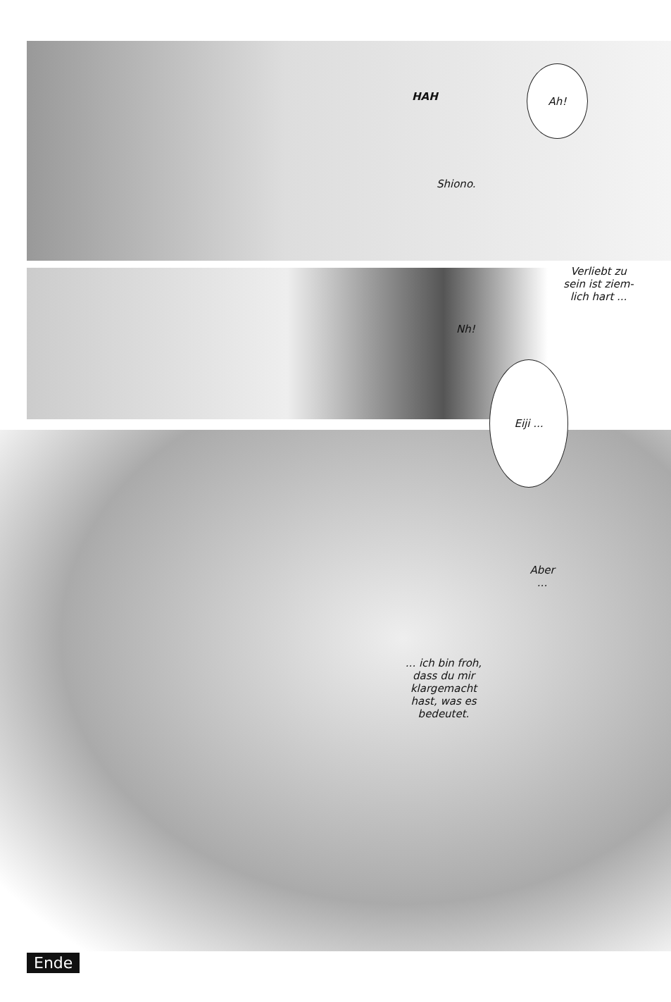HAH
Ah!
Shiono.
Verliebt zu sein ist ziem-lich hart ...
Nh!
Eiji ...
Aber ...
... ich bin froh, dass du mir klargemacht hast, was es bedeutet.
Ende